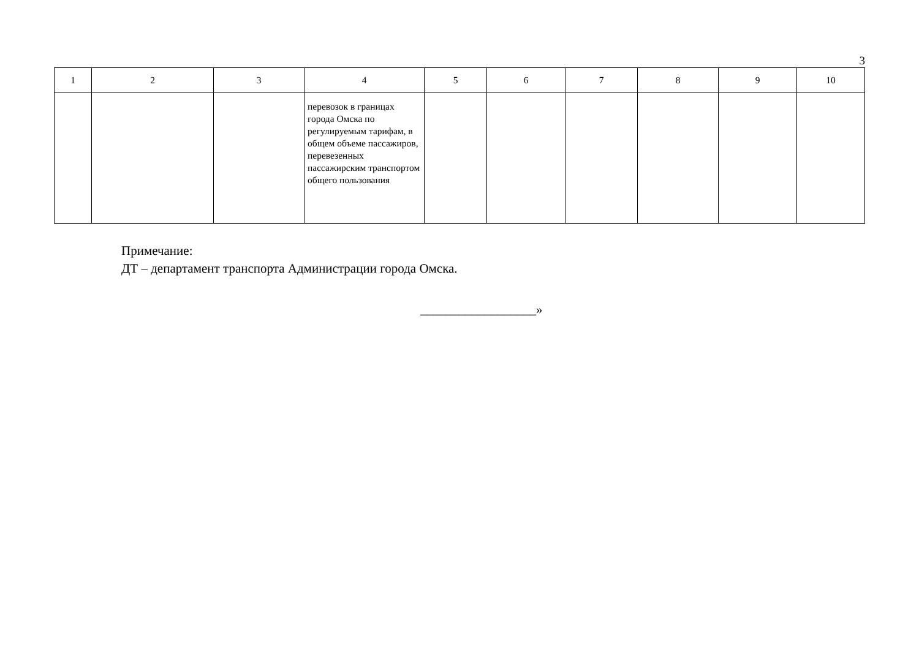3
| 1 | 2 | 3 | 4 | 5 | 6 | 7 | 8 | 9 | 10 |
| --- | --- | --- | --- | --- | --- | --- | --- | --- | --- |
| | | | перевозок в границах города Омска по регулируемым тарифам, в общем объеме пассажиров, перевезенных пассажирским транспортом общего пользования | | | | | | |
Примечание:
ДТ – департамент транспорта Администрации города Омска.
__________________»